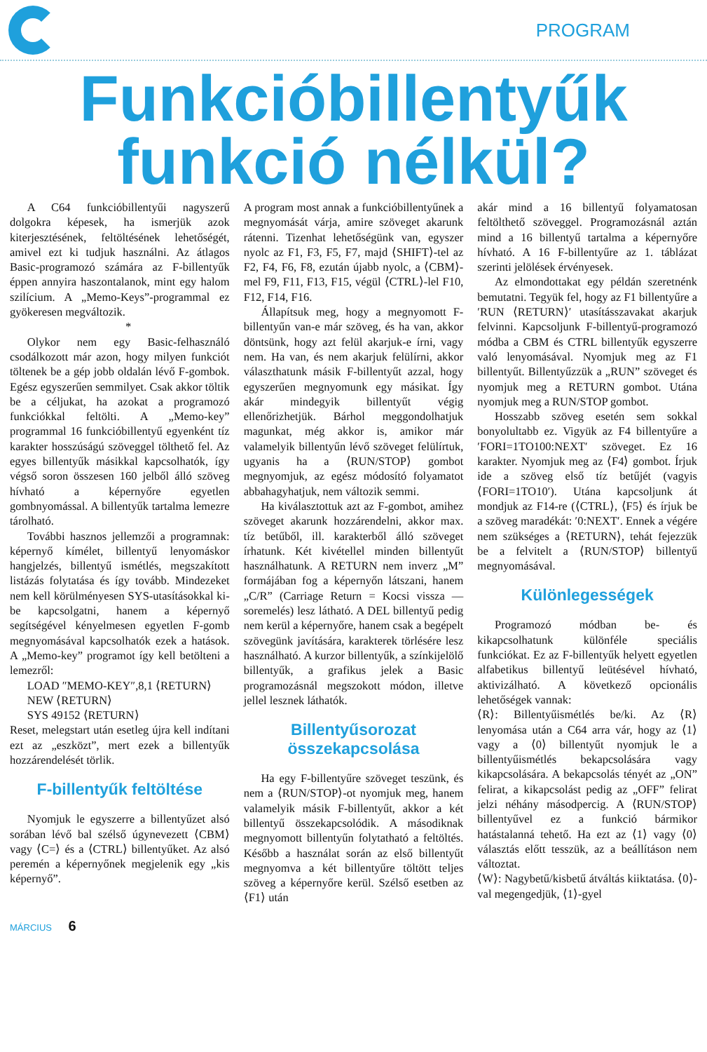PROGRAM
Funkcióbillentyűk
funkció nélkül?
A C64 funkcióbillentyűi nagyszerű dolgokra képesek, ha ismerjük azok kiterjesztésének, feltöltésének lehetőségét, amivel ezt ki tudjuk használni. Az átlagos Basic-programozó számára az F-billentyűk éppen annyira haszontalanok, mint egy halom szilícium. A „Memo-Keys”-programmal ez gyökeresen megváltozik.
*
Olykor nem egy Basic-felhasználó csodálkozott már azon, hogy milyen funkciót töltenek be a gép jobb oldalán lévő F-gombok. Egész egyszerűen semmilyet. Csak akkor töltik be a céljukat, ha azokat a programozó funkciókkal feltölti. A „Memo-key” programmal 16 funkcióbillentyű egyenként tíz karakter hosszúságú szöveggel tölthető fel. Az egyes billentyűk másikkal kapcsolhatók, így végső soron összesen 160 jelből álló szöveg hívható a képernyőre egyetlen gombnyomással. A billentyűk tartalma lemezre tárolható.
További hasznos jellemzői a programnak: képernyő kímélet, billentyű lenyomáskor hangjelzés, billentyű ismétlés, megszakított listázás folytatása és így tovább. Mindezeket nem kell körülményesen SYS-utasításokkal ki-be kapcsolgatni, hanem a képernyő segítségével kényelmesen egyetlen F-gomb megnyomásával kapcsolhatók ezek a hatások. A „Memo-key” programot így kell betölteni a lemezről:
LOAD ″MEMO-KEY″,8,1 ⟨RETURN⟩
NEW ⟨RETURN⟩
SYS 49152 ⟨RETURN⟩
Reset, melegstart után esetleg újra kell indítani ezt az „eszközt”, mert ezek a billentyűk hozzárendelését törlik.
F-billentyűk feltöltése
Nyomjuk le egyszerre a billentyűzet alsó sorában lévő bal szélső úgynevezett ⟨CBM⟩ vagy ⟨C=⟩ és a ⟨CTRL⟩ billentyűket. Az alsó peremén a képernyőnek megjelenik egy „kis képernyő”.
A program most annak a funkcióbillentyűnek a megnyomását várja, amire szöveget akarunk rátenni. Tizenhat lehetőségünk van, egyszer nyolc az F1, F3, F5, F7, majd ⟨SHIFT⟩-tel az F2, F4, F6, F8, ezután újabb nyolc, a ⟨CBM⟩-mel F9, F11, F13, F15, végül ⟨CTRL⟩-lel F10, F12, F14, F16.
Állapítsuk meg, hogy a megnyomott F-billentyűn van-e már szöveg, és ha van, akkor döntsünk, hogy azt felül akarjuk-e írni, vagy nem. Ha van, és nem akarjuk felülírni, akkor választhatunk másik F-billentyűt azzal, hogy egyszerűen megnyomunk egy másikat. Így akár mindegyik billentyűt végig ellenőrizhetjük. Bárhol meggondolhatjuk magunkat, még akkor is, amikor már valamelyik billentyűn lévő szöveget felülírtuk, ugyanis ha a ⟨RUN/STOP⟩ gombot megnyomjuk, az egész módosító folyamatot abbahagyhatjuk, nem változik semmi.
Ha kiválasztottuk azt az F-gombot, amihez szöveget akarunk hozzárendelni, akkor max. tíz betűből, ill. karakterből álló szöveget írhatunk. Két kivétellel minden billentyűt használhatunk. A RETURN nem inverz „M” formájában fog a képernyőn látszani, hanem „C/R” (Carriage Return = Kocsi vissza — soremelés) lesz látható. A DEL billentyű pedig nem kerül a képernyőre, hanem csak a begépelt szövegünk javítására, karakterek törlésére lesz használható. A kurzor billentyűk, a színkijelölő billentyűk, a grafikus jelek a Basic programozásnál megszokott módon, illetve jellel lesznek láthatók.
Billentyűsorozat összekapcsolása
Ha egy F-billentyűre szöveget teszünk, és nem a ⟨RUN/STOP⟩-ot nyomjuk meg, hanem valamelyik másik F-billentyűt, akkor a két billentyű összekapcsolódik. A másodiknak megnyomott billentyűn folytatható a feltöltés. Később a használat során az első billentyűt megnyomva a két billentyűre töltött teljes szöveg a képernyőre kerül. Szélső esetben az ⟨F1⟩ után
akár mind a 16 billentyű folyamatosan feltölthető szöveggel. Programozásnál aztán mind a 16 billentyű tartalma a képernyőre hívható. A 16 F-billentyűre az 1. táblázat szerinti jelölések érvényesek.
Az elmondottakat egy példán szeretnénk bemutatni. Tegyük fel, hogy az F1 billentyűre a ′RUN ⟨RETURN⟩′ utasításszavakat akarjuk felvinni. Kapcsoljunk F-billentyű-programozó módba a CBM és CTRL billentyűk egyszerre való lenyomásával. Nyomjuk meg az F1 billentyűt. Billentyűzzük a „RUN” szöveget és nyomjuk meg a RETURN gombot. Utána nyomjuk meg a RUN/STOP gombot.
Hosszabb szöveg esetén sem sokkal bonyolultabb ez. Vigyük az F4 billentyűre a ′FORI=1TO100:NEXT′ szöveget. Ez 16 karakter. Nyomjuk meg az ⟨F4⟩ gombot. Írjuk ide a szöveg első tíz betűjét (vagyis ⟨FORI=1TO10′). Utána kapcsoljunk át mondjuk az F14-re (⟨CTRL⟩, ⟨F5⟩ és írjuk be a szöveg maradékát: ′0:NEXT′. Ennek a végére nem szükséges a ⟨RETURN⟩, tehát fejezzük be a felvitelt a ⟨RUN/STOP⟩ billentyű megnyomásával.
Különlegességek
Programozó módban be- és kikapcsolhatunk különféle speciális funkciókat. Ez az F-billentyűk helyett egyetlen alfabetikus billentyű leütésével hívható, aktivizálható. A következő opcionális lehetőségek vannak:
⟨R⟩: Billentyűismétlés be/ki. Az ⟨R⟩ lenyomása után a C64 arra vár, hogy az ⟨1⟩ vagy a ⟨0⟩ billentyűt nyomjuk le a billentyűismétlés bekapcsolására vagy kikapcsolására. A bekapcsolás tényét az „ON” felirat, a kikapcsolást pedig az „OFF” felirat jelzi néhány másodpercig. A ⟨RUN/STOP⟩ billentyűvel ez a funkció bármikor hatástalanná tehető. Ha ezt az ⟨1⟩ vagy ⟨0⟩ választás előtt tesszük, az a beállításon nem változtat.
⟨W⟩: Nagybetű/kisbetű átváltás kiiktatása. ⟨0⟩-val megengedjük, ⟨1⟩-gyel
MÁRCIUS 6